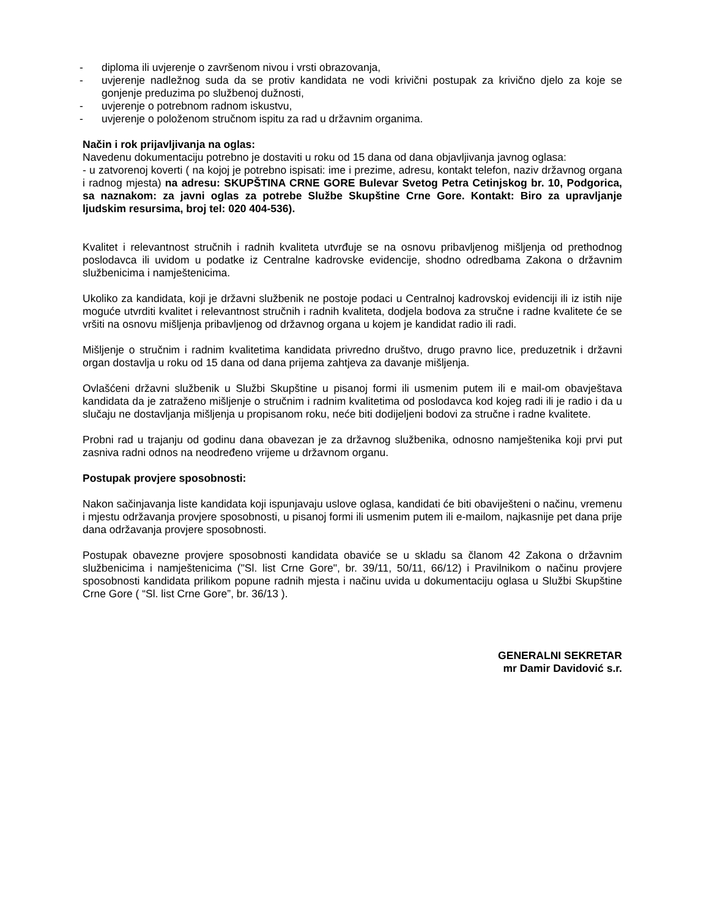- diploma ili uvjerenje o završenom nivou i vrsti obrazovanja,
- uvjerenje nadležnog suda da se protiv kandidata ne vodi krivični postupak za krivično djelo za koje se gonjenje preduzima po službenoj dužnosti,
- uvjerenje o potrebnom radnom iskustvu,
- uvjerenje o položenom stručnom ispitu za rad u državnim organima.
Način i rok prijavljivanja na oglas:
Navedenu dokumentaciju potrebno je dostaviti u roku od 15 dana od dana objavljivanja javnog oglasa:
- u zatvorenoj koverti ( na kojoj je potrebno ispisati: ime i prezime, adresu, kontakt telefon, naziv državnog organa i radnog mjesta) na adresu: SKUPŠTINA CRNE GORE Bulevar Svetog Petra Cetinjskog br. 10, Podgorica, sa naznakom: za javni oglas za potrebe Službe Skupštine Crne Gore. Kontakt: Biro za upravljanje ljudskim resursima, broj tel: 020 404-536).
Kvalitet i relevantnost stručnih i radnih kvaliteta utvrđuje se na osnovu pribavljenog mišljenja od prethodnog poslodavca ili uvidom u podatke iz Centralne kadrovske evidencije, shodno odredbama Zakona o državnim službenicima i namještenicima.
Ukoliko za kandidata, koji je državni službenik ne postoje podaci u Centralnoj kadrovskoj evidenciji ili iz istih nije moguće utvrditi kvalitet i relevantnost stručnih i radnih kvaliteta, dodjela bodova za stručne i radne kvalitete će se vršiti na osnovu mišljenja pribavljenog od državnog organa u kojem je kandidat radio ili radi.
Mišljenje o stručnim i radnim kvalitetima kandidata privredno društvo, drugo pravno lice, preduzetnik i državni organ dostavlja u roku od 15 dana od dana prijema zahtjeva za davanje mišljenja.
Ovlašćeni državni službenik u Službi Skupštine u pisanoj formi ili usmenim putem ili e mail-om obavještava kandidata da je zatraženo mišljenje o stručnim i radnim kvalitetima od poslodavca kod kojeg radi ili je radio i da u slučaju ne dostavljanja mišljenja u propisanom roku, neće biti dodijeljeni bodovi za stručne i radne kvalitete.
Probni rad u trajanju od godinu dana obavezan je za državnog službenika, odnosno namještenika koji prvi put zasniva radni odnos na neodređeno vrijeme u državnom organu.
Postupak provjere sposobnosti:
Nakon sačinjavanja liste kandidata koji ispunjavaju uslove oglasa, kandidati će biti obaviješteni o načinu, vremenu i mjestu održavanja provjere sposobnosti, u pisanoj formi ili usmenim putem ili e-mailom, najkasnije pet dana prije dana održavanja provjere sposobnosti.
Postupak obavezne provjere sposobnosti kandidata obaviće se u skladu sa članom 42 Zakona o državnim službenicima i namještenicima ("Sl. list Crne Gore", br. 39/11, 50/11, 66/12) i Pravilnikom o načinu provjere sposobnosti kandidata prilikom popune radnih mjesta i načinu uvida u dokumentaciju oglasa u Službi Skupštine Crne Gore ( “Sl. list Crne Gore”, br. 36/13 ).
GENERALNI SEKRETAR
mr Damir Davidović s.r.